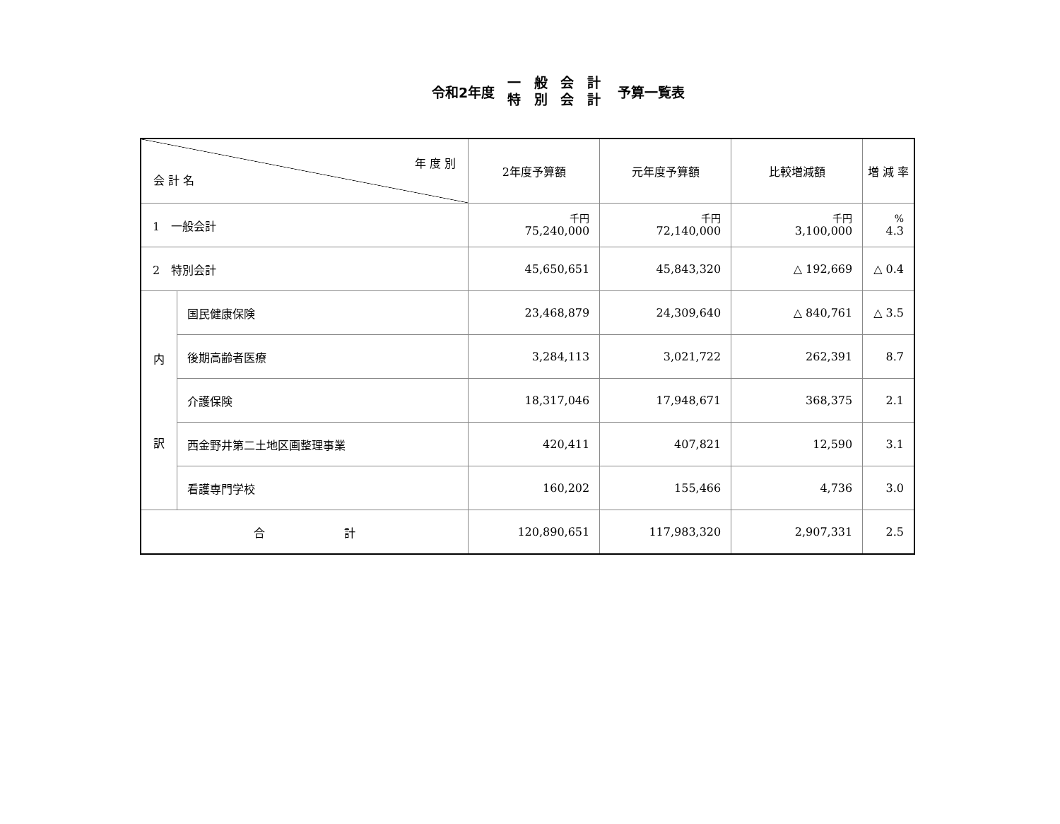令和2年度
一 般 会 計
特 別 会 計
予算一覧表
| 年 度 別 会 計 名 | | 2年度予算額 | 元年度予算額 | 比較増減額 | 増 減 率 |
| --- | --- | --- | --- | --- | --- |
| 1 一般会計 | | 千円 75,240,000 | 千円 72,140,000 | 千円 3,100,000 | % 4.3 |
| 2 特別会計 | | 45,650,651 | 45,843,320 | △ 192,669 | △ 0.4 |
| 内 訳 | 国民健康保険 | 23,468,879 | 24,309,640 | △ 840,761 | △ 3.5 |
| | 後期高齢者医療 | 3,284,113 | 3,021,722 | 262,391 | 8.7 |
| | 介護保険 | 18,317,046 | 17,948,671 | 368,375 | 2.1 |
| | 西金野井第二土地区画整理事業 | 420,411 | 407,821 | 12,590 | 3.1 |
| | 看護専門学校 | 160,202 | 155,466 | 4,736 | 3.0 |
| 合 計 | | 120,890,651 | 117,983,320 | 2,907,331 | 2.5 |